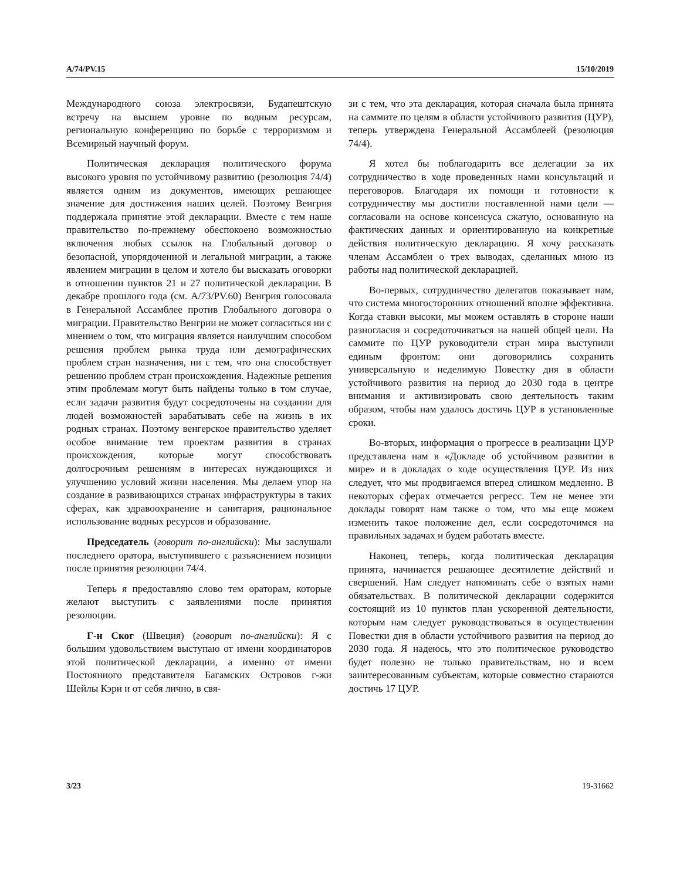A/74/PV.15 15/10/2019
Международного союза электросвязи, Будапештскую встречу на высшем уровне по водным ресурсам, региональную конференцию по борьбе с терроризмом и Всемирный научный форум.
Политическая декларация политического форума высокого уровня по устойчивому развитию (резолюция 74/4) является одним из документов, имеющих решающее значение для достижения наших целей. Поэтому Венгрия поддержала принятие этой декларации. Вместе с тем наше правительство по-прежнему обеспокоено возможностью включения любых ссылок на Глобальный договор о безопасной, упорядоченной и легальной миграции, а также явлением миграции в целом и хотело бы высказать оговорки в отношении пунктов 21 и 27 политической декларации. В декабре прошлого года (см. A/73/PV.60) Венгрия голосовала в Генеральной Ассамблее против Глобального договора о миграции. Правительство Венгрии не может согласиться ни с мнением о том, что миграция является наилучшим способом решения проблем рынка труда или демографических проблем стран назначения, ни с тем, что она способствует решению проблем стран происхождения. Надежные решения этим проблемам могут быть найдены только в том случае, если задачи развития будут сосредоточены на создании для людей возможностей зарабатывать себе на жизнь в их родных странах. Поэтому венгерское правительство уделяет особое внимание тем проектам развития в странах происхождения, которые могут способствовать долгосрочным решениям в интересах нуждающихся и улучшению условий жизни населения. Мы делаем упор на создание в развивающихся странах инфраструктуры в таких сферах, как здравоохранение и санитария, рациональное использование водных ресурсов и образование.
Председатель (говорит по-английски): Мы заслушали последнего оратора, выступившего с разъяснением позиции после принятия резолюции 74/4.
Теперь я предоставляю слово тем ораторам, которые желают выступить с заявлениями после принятия резолюции.
Г-н Ског (Швеция) (говорит по-английски): Я с большим удовольствием выступаю от имени координаторов этой политической декларации, а именно от имени Постоянного представителя Багамских Островов г-жи Шейлы Кэри и от себя лично, в свя-
зи с тем, что эта декларация, которая сначала была принята на саммите по целям в области устойчивого развития (ЦУР), теперь утверждена Генеральной Ассамблеей (резолюция 74/4).
Я хотел бы поблагодарить все делегации за их сотрудничество в ходе проведенных нами консультаций и переговоров. Благодаря их помощи и готовности к сотрудничеству мы достигли поставленной нами цели — согласовали на основе консенсуса сжатую, основанную на фактических данных и ориентированную на конкретные действия политическую декларацию. Я хочу рассказать членам Ассамблеи о трех выводах, сделанных мною из работы над политической декларацией.
Во-первых, сотрудничество делегатов показывает нам, что система многосторонних отношений вполне эффективна. Когда ставки высоки, мы можем оставлять в стороне наши разногласия и сосредоточиваться на нашей общей цели. На саммите по ЦУР руководители стран мира выступили единым фронтом: они договорились сохранить универсальную и неделимую Повестку дня в области устойчивого развития на период до 2030 года в центре внимания и активизировать свою деятельность таким образом, чтобы нам удалось достичь ЦУР в установленные сроки.
Во-вторых, информация о прогрессе в реализации ЦУР представлена нам в «Докладе об устойчивом развитии в мире» и в докладах о ходе осуществления ЦУР. Из них следует, что мы продвигаемся вперед слишком медленно. В некоторых сферах отмечается регресс. Тем не менее эти доклады говорят нам также о том, что мы еще можем изменить такое положение дел, если сосредоточимся на правильных задачах и будем работать вместе.
Наконец, теперь, когда политическая декларация принята, начинается решающее десятилетие действий и свершений. Нам следует напоминать себе о взятых нами обязательствах. В политической декларации содержится состоящий из 10 пунктов план ускоренной деятельности, которым нам следует руководствоваться в осуществлении Повестки дня в области устойчивого развития на период до 2030 года. Я надеюсь, что это политическое руководство будет полезно не только правительствам, но и всем заинтересованным субъектам, которые совместно стараются достичь 17 ЦУР.
3/23 19-31662